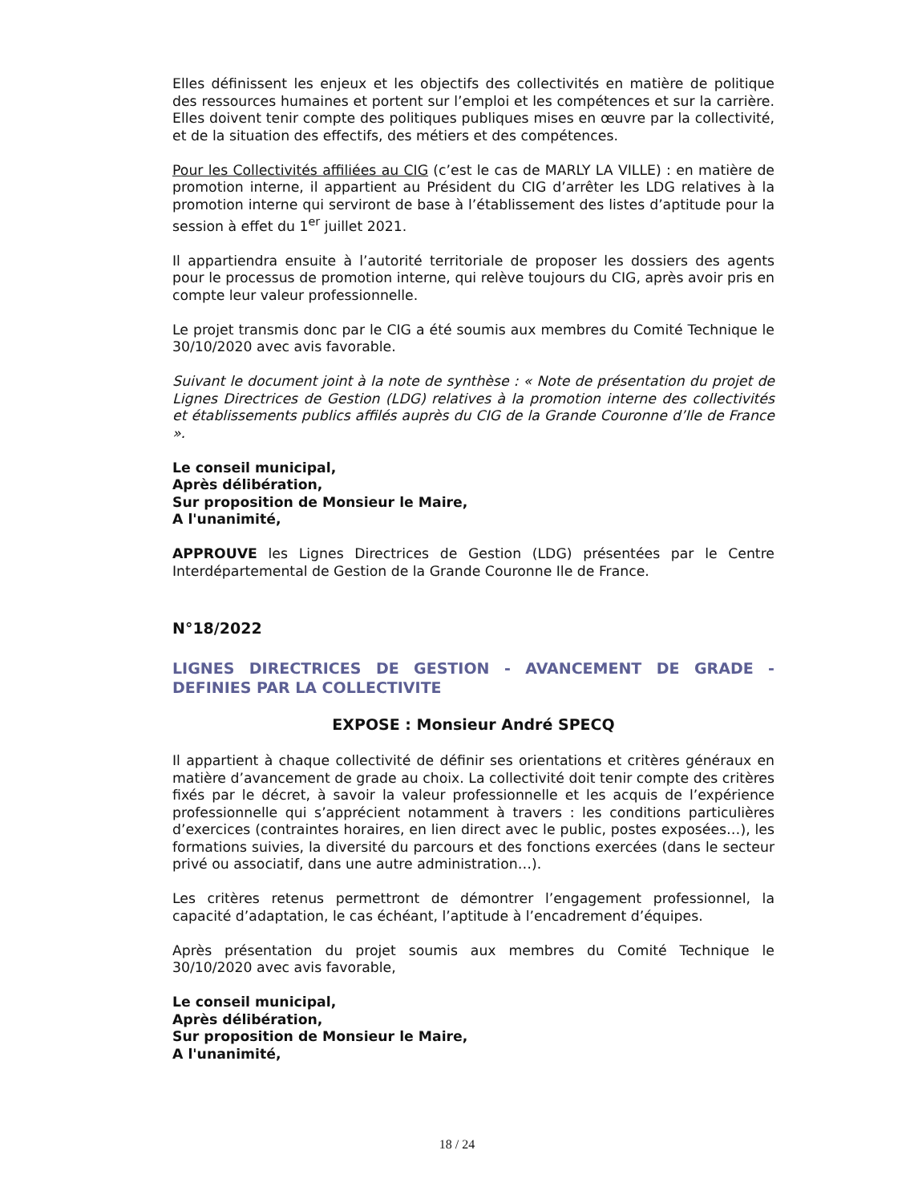Elles définissent les enjeux et les objectifs des collectivités en matière de politique des ressources humaines et portent sur l’emploi et les compétences et sur la carrière. Elles doivent tenir compte des politiques publiques mises en œuvre par la collectivité, et de la situation des effectifs, des métiers et des compétences.
Pour les Collectivités affiliées au CIG (c’est le cas de MARLY LA VILLE) : en matière de promotion interne, il appartient au Président du CIG d’arrêter les LDG relatives à la promotion interne qui serviront de base à l’établissement des listes d’aptitude pour la session à effet du 1<sup>er</sup> juillet 2021.
Il appartiendra ensuite à l’autorité territoriale de proposer les dossiers des agents pour le processus de promotion interne, qui relève toujours du CIG, après avoir pris en compte leur valeur professionnelle.
Le projet transmis donc par le CIG a été soumis aux membres du Comité Technique le 30/10/2020 avec avis favorable.
Suivant le document joint à la note de synthèse : « Note de présentation du projet de Lignes Directrices de Gestion (LDG) relatives à la promotion interne des collectivités et établissements publics affilés auprès du CIG de la Grande Couronne d’Ile de France ».
Le conseil municipal,
Après délibération,
Sur proposition de Monsieur le Maire,
A l'unanimité,
APPROUVE les Lignes Directrices de Gestion (LDG) présentées par le Centre Interdépartemental de Gestion de la Grande Couronne Ile de France.
N°18/2022
LIGNES DIRECTRICES DE GESTION - AVANCEMENT DE GRADE - DEFINIES PAR LA COLLECTIVITE
EXPOSE : Monsieur André SPECQ
Il appartient à chaque collectivité de définir ses orientations et critères généraux en matière d’avancement de grade au choix. La collectivité doit tenir compte des critères fixés par le décret, à savoir la valeur professionnelle et les acquis de l’expérience professionnelle qui s’apprécient notamment à travers : les conditions particulières d’exercices (contraintes horaires, en lien direct avec le public, postes exposées…), les formations suivies, la diversité du parcours et des fonctions exercées (dans le secteur privé ou associatif, dans une autre administration…).
Les critères retenus permettront de démontrer l’engagement professionnel, la capacité d’adaptation, le cas échéant, l’aptitude à l’encadrement d’équipes.
Après présentation du projet soumis aux membres du Comité Technique le 30/10/2020 avec avis favorable,
Le conseil municipal,
Après délibération,
Sur proposition de Monsieur le Maire,
A l'unanimité,
18 / 24